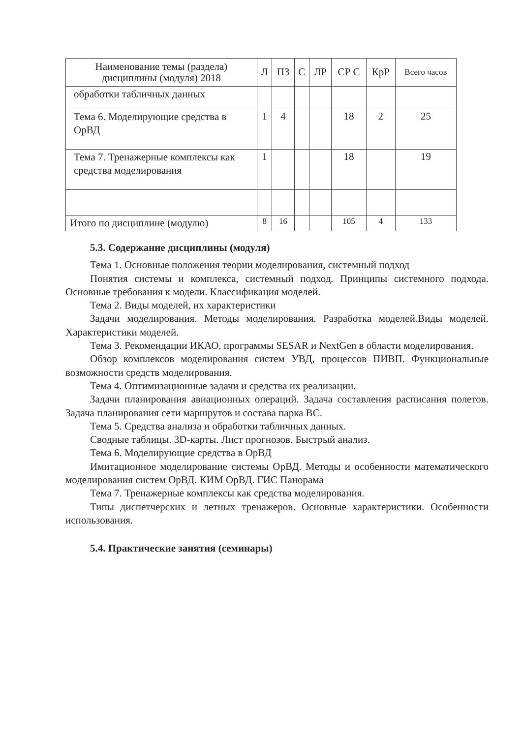| Наименование темы (раздела) дисциплины (модуля) 2018 | Л | ПЗ | С | ЛР | СР С | КрР | Всего часов |
| --- | --- | --- | --- | --- | --- | --- | --- |
| обработки табличных данных | | | | | | | |
| Тема 6. Моделирующие средства в ОрВД | 1 | 4 | | | 18 | 2 | 25 |
| Тема 7. Тренажерные комплексы как средства моделирования | 1 | | | | 18 | | 19 |
| Итого по дисциплине (модулю) | 8 | 16 | | | 105 | 4 | 133 |
5.3. Содержание дисциплины (модуля)
Тема 1. Основные положения теории моделирования, системный подход
Понятия системы и комплекса, системный подход. Принципы системного подхода. Основные требования к модели. Классификация моделей.
Тема 2. Виды моделей, их характеристики
Задачи моделирования. Методы моделирования. Разработка моделей.Виды моделей. Характеристики моделей.
Тема 3. Рекомендации ИКАО, программы SESAR и NextGen в области моделирования.
Обзор комплексов моделирования систем УВД, процессов ПИВП. Функциональные возможности средств моделирования.
Тема 4. Оптимизационные задачи и средства их реализации.
Задачи планирования авиационных операций. Задача составления расписания полетов. Задача планирования сети маршрутов и состава парка ВС.
Тема 5. Средства анализа и обработки табличных данных.
Сводные таблицы. 3D-карты. Лист прогнозов. Быстрый анализ.
Тема 6. Моделирующие средства в ОрВД
Имитационное моделирование системы ОрВД. Методы и особенности математического моделирования систем ОрВД. КИМ ОрВД. ГИС Панорама
Тема 7. Тренажерные комплексы как средства моделирования.
Типы диспетчерских и летных тренажеров. Основные характеристики. Особенности использования.
5.4. Практические занятия (семинары)